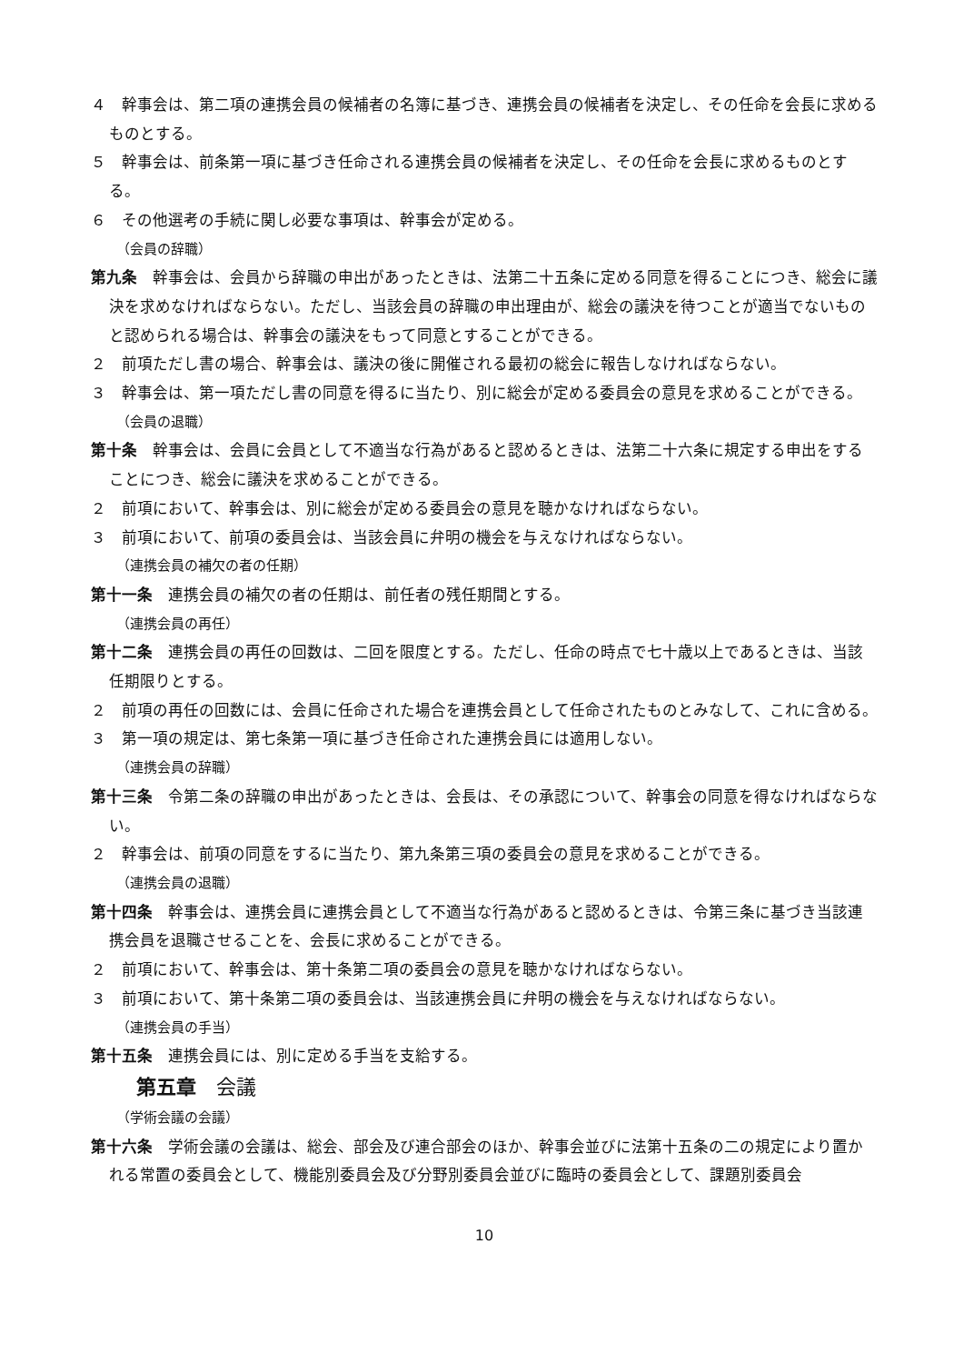４　幹事会は、第二項の連携会員の候補者の名簿に基づき、連携会員の候補者を決定し、その任命を会長に求めるものとする。
５　幹事会は、前条第一項に基づき任命される連携会員の候補者を決定し、その任命を会長に求めるものとする。
６　その他選考の手続に関し必要な事項は、幹事会が定める。
（会員の辞職）
第九条　幹事会は、会員から辞職の申出があったときは、法第二十五条に定める同意を得ることにつき、総会に議決を求めなければならない。ただし、当該会員の辞職の申出理由が、総会の議決を待つことが適当でないものと認められる場合は、幹事会の議決をもって同意とすることができる。
２　前項ただし書の場合、幹事会は、議決の後に開催される最初の総会に報告しなければならない。
３　幹事会は、第一項ただし書の同意を得るに当たり、別に総会が定める委員会の意見を求めることができる。
（会員の退職）
第十条　幹事会は、会員に会員として不適当な行為があると認めるときは、法第二十六条に規定する申出をすることにつき、総会に議決を求めることができる。
２　前項において、幹事会は、別に総会が定める委員会の意見を聴かなければならない。
３　前項において、前項の委員会は、当該会員に弁明の機会を与えなければならない。
（連携会員の補欠の者の任期）
第十一条　連携会員の補欠の者の任期は、前任者の残任期間とする。
（連携会員の再任）
第十二条　連携会員の再任の回数は、二回を限度とする。ただし、任命の時点で七十歳以上であるときは、当該任期限りとする。
２　前項の再任の回数には、会員に任命された場合を連携会員として任命されたものとみなして、これに含める。
３　第一項の規定は、第七条第一項に基づき任命された連携会員には適用しない。
（連携会員の辞職）
第十三条　令第二条の辞職の申出があったときは、会長は、その承認について、幹事会の同意を得なければならない。
２　幹事会は、前項の同意をするに当たり、第九条第三項の委員会の意見を求めることができる。
（連携会員の退職）
第十四条　幹事会は、連携会員に連携会員として不適当な行為があると認めるときは、令第三条に基づき当該連携会員を退職させることを、会長に求めることができる。
２　前項において、幹事会は、第十条第二項の委員会の意見を聴かなければならない。
３　前項において、第十条第二項の委員会は、当該連携会員に弁明の機会を与えなければならない。
（連携会員の手当）
第十五条　連携会員には、別に定める手当を支給する。
第五章　会議
（学術会議の会議）
第十六条　学術会議の会議は、総会、部会及び連合部会のほか、幹事会並びに法第十五条の二の規定により置かれる常置の委員会として、機能別委員会及び分野別委員会並びに臨時の委員会として、課題別委員会
10